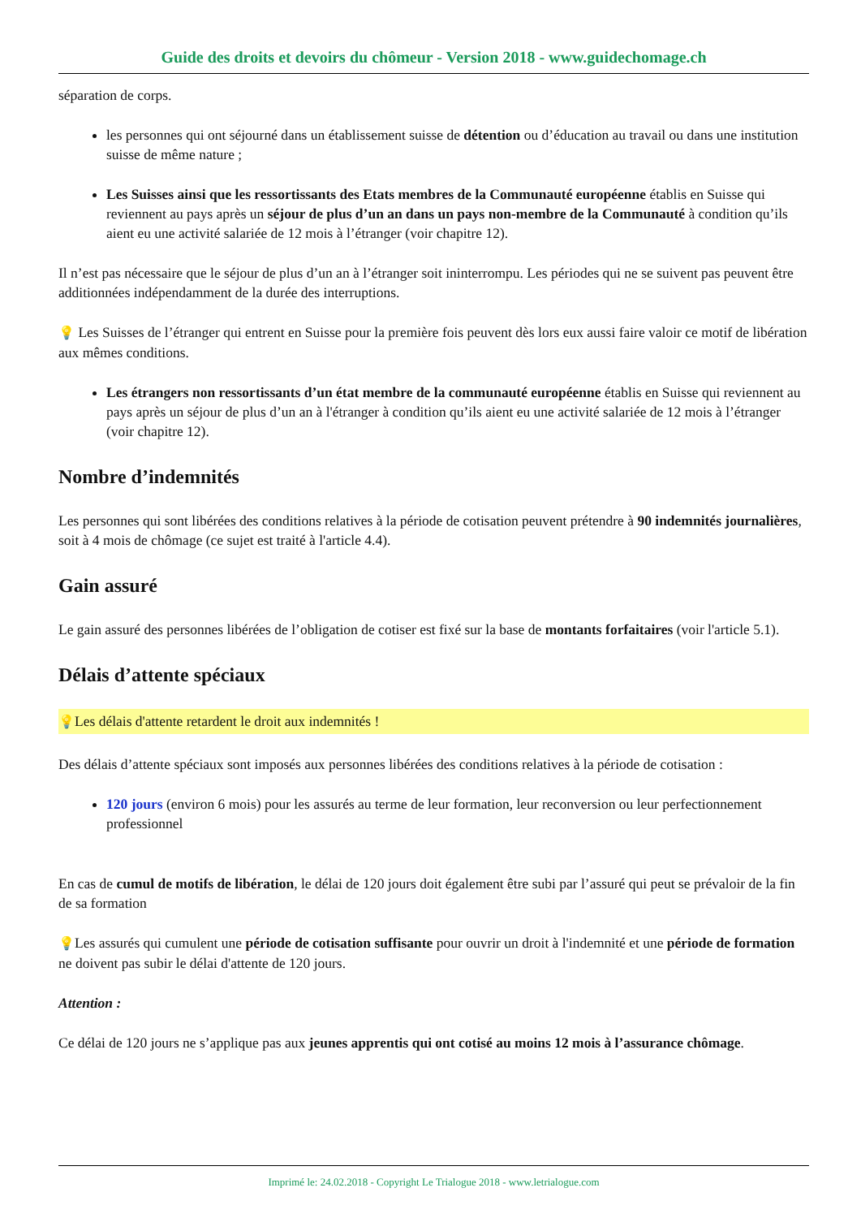Guide des droits et devoirs du chômeur - Version 2018 - www.guidechomage.ch
séparation de corps.
les personnes qui ont séjourné dans un établissement suisse de détention ou d’éducation au travail ou dans une institution suisse de même nature ;
Les Suisses ainsi que les ressortissants des Etats membres de la Communauté européenne établis en Suisse qui reviennent au pays après un séjour de plus d’un an dans un pays non-membre de la Communauté à condition qu’ils aient eu une activité salariée de 12 mois à l’étranger (voir chapitre 12).
Il n’est pas nécessaire que le séjour de plus d’un an à l’étranger soit ininterrompu. Les périodes qui ne se suivent pas peuvent être additionnées indépendamment de la durée des interruptions.
💡 Les Suisses de l’étranger qui entrent en Suisse pour la première fois peuvent dès lors eux aussi faire valoir ce motif de libération aux mêmes conditions.
Les étrangers non ressortissants d’un état membre de la communauté européenne établis en Suisse qui reviennent au pays après un séjour de plus d’un an à l'étranger à condition qu’ils aient eu une activité salariée de 12 mois à l’étranger (voir chapitre 12).
Nombre d’indemnités
Les personnes qui sont libérées des conditions relatives à la période de cotisation peuvent prétendre à 90 indemnités journalières, soit à 4 mois de chômage (ce sujet est traité à l'article 4.4).
Gain assuré
Le gain assuré des personnes libérées de l’obligation de cotiser est fixé sur la base de montants forfaitaires (voir l'article 5.1).
Délais d’attente spéciaux
💡Les délais d'attente retardent le droit aux indemnités !
Des délais d’attente spéciaux sont imposés aux personnes libérées des conditions relatives à la période de cotisation :
120 jours (environ 6 mois) pour les assurés au terme de leur formation, leur reconversion ou leur perfectionnement professionnel
En cas de cumul de motifs de libération, le délai de 120 jours doit également être subi par l’assuré qui peut se prévaloir de la fin de sa formation
💡Les assurés qui cumulent une période de cotisation suffisante pour ouvrir un droit à l'indemnité et une période de formation ne doivent pas subir le délai d'attente de 120 jours.
Attention :
Ce délai de 120 jours ne s’applique pas aux jeunes apprentis qui ont cotisé au moins 12 mois à l’assurance chômage.
Imprimé le: 24.02.2018 - Copyright Le Trialogue 2018 - www.letrialogue.com